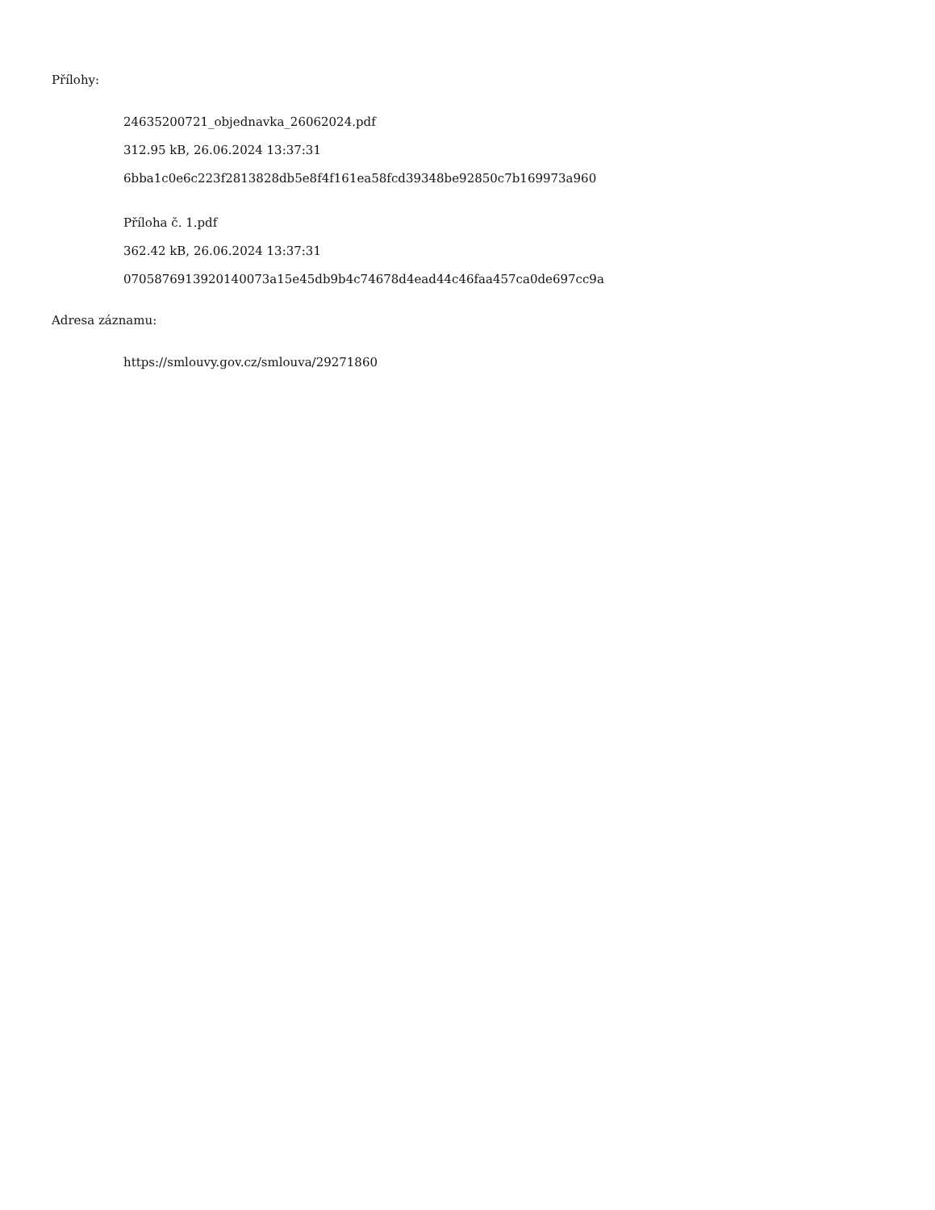Přílohy:
24635200721_objednavka_26062024.pdf
312.95 kB, 26.06.2024 13:37:31
6bba1c0e6c223f2813828db5e8f4f161ea58fcd39348be92850c7b169973a960
Příloha č. 1.pdf
362.42 kB, 26.06.2024 13:37:31
0705876913920140073a15e45db9b4c74678d4ead44c46faa457ca0de697cc9a
Adresa záznamu:
https://smlouvy.gov.cz/smlouva/29271860